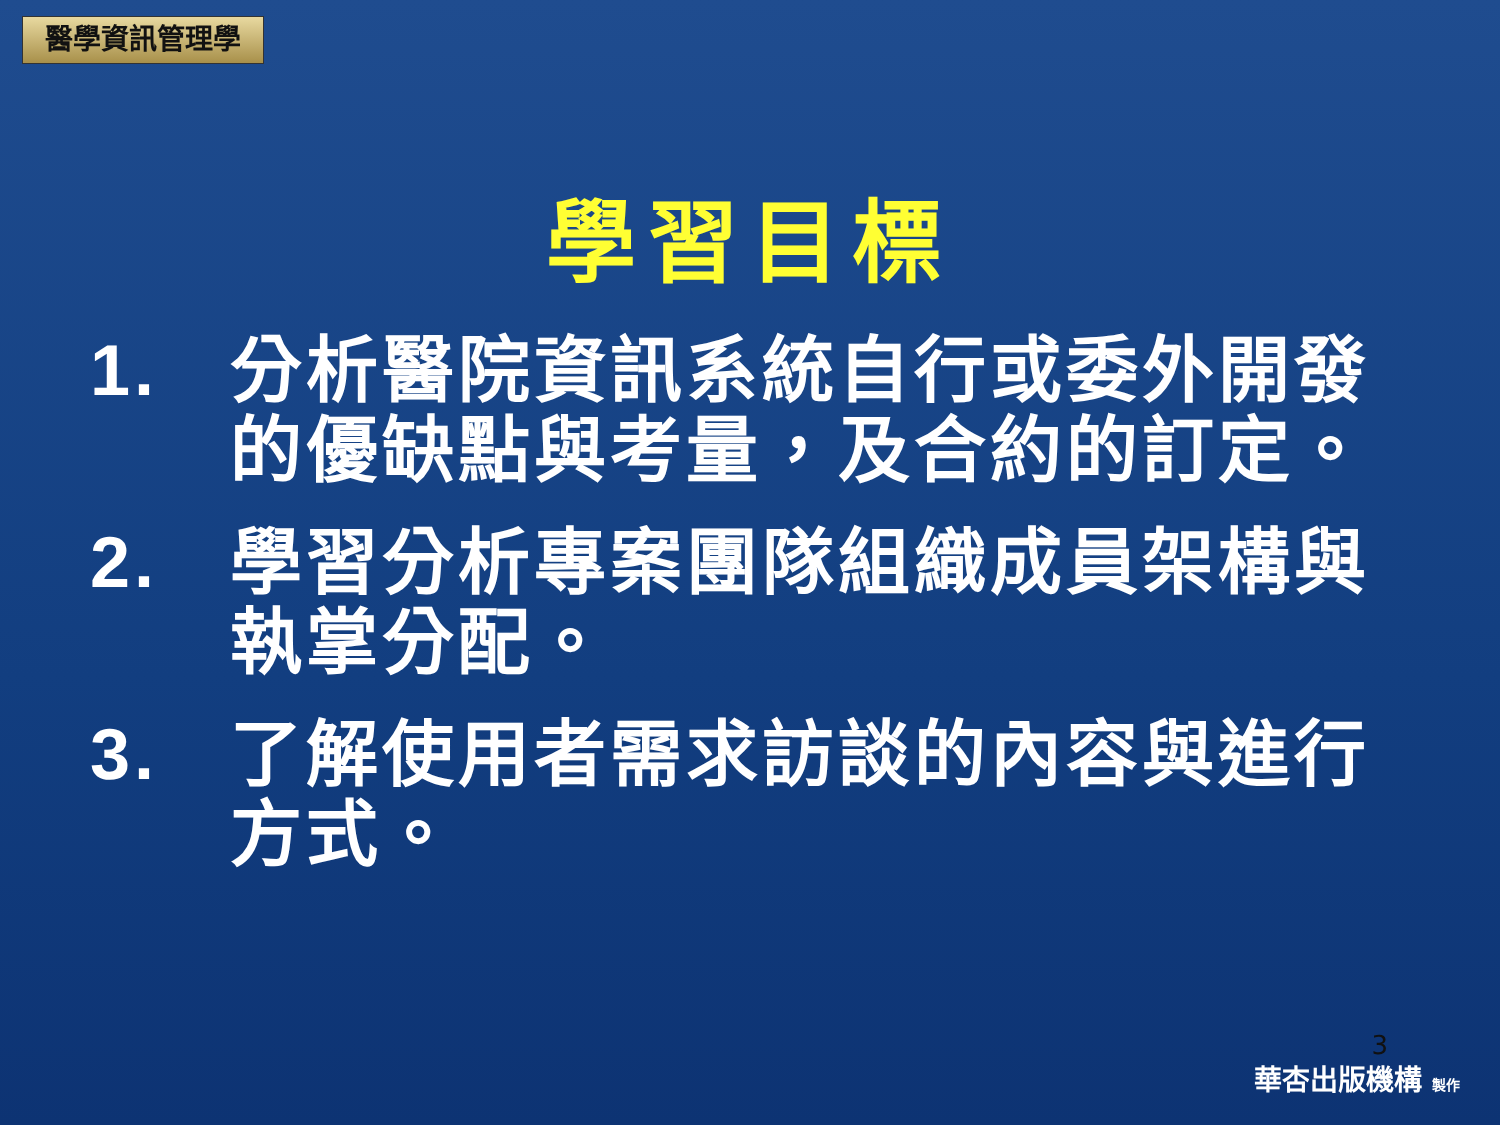醫學資訊管理學
學習目標
1. 分析醫院資訊系統自行或委外開發的優缺點與考量，及合約的訂定。
2. 學習分析專案團隊組織成員架構與執掌分配。
3. 了解使用者需求訪談的內容與進行方式。
3
華杏出版機構 製作